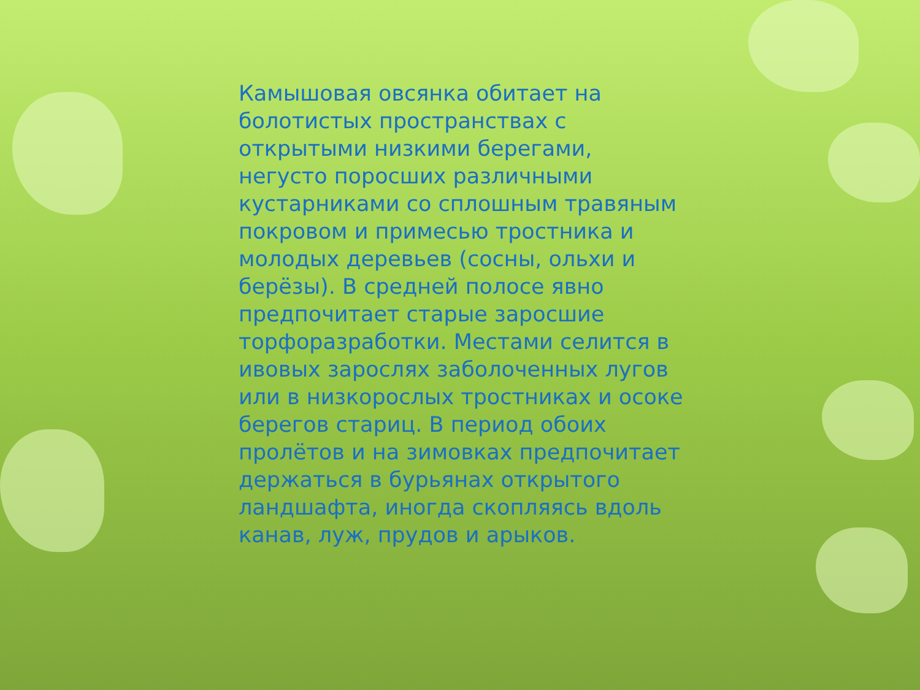Камышовая овсянка обитает на болотистых пространствах с открытыми низкими берегами, негусто поросших различными кустарниками со сплошным травяным покровом и примесью тростника и молодых деревьев (сосны, ольхи и берёзы). В средней полосе явно предпочитает старые заросшие торфоразработки. Местами селится в ивовых зарослях заболоченных лугов или в низкорослых тростниках и осоке берегов стариц. В период обоих пролётов и на зимовках предпочитает держаться в бурьянах открытого ландшафта, иногда скопляясь вдоль канав, луж, прудов и арыков.